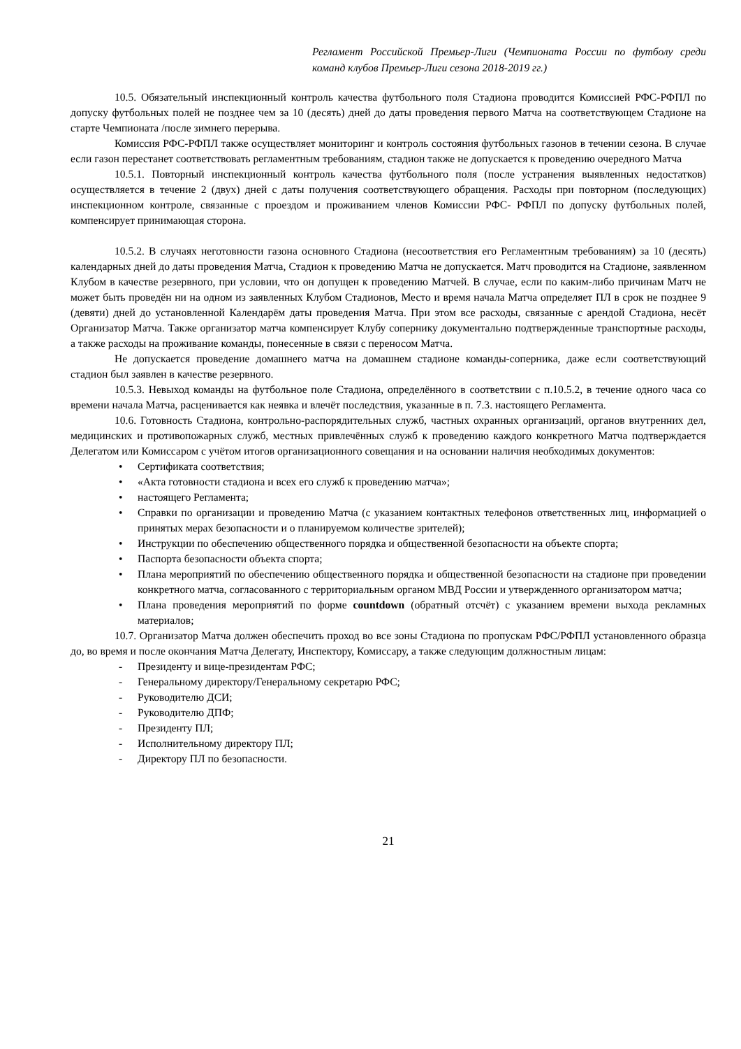Регламент Российской Премьер-Лиги (Чемпионата России по футболу среди команд клубов Премьер-Лиги сезона 2018-2019 гг.)
10.5. Обязательный инспекционный контроль качества футбольного поля Стадиона проводится Комиссией РФС-РФПЛ по допуску футбольных полей не позднее чем за 10 (десять) дней до даты проведения первого Матча на соответствующем Стадионе на старте Чемпионата /после зимнего перерыва.
Комиссия РФС-РФПЛ также осуществляет мониторинг и контроль состояния футбольных газонов в течении сезона. В случае если газон перестанет соответствовать регламентным требованиям, стадион также не допускается к проведению очередного Матча
10.5.1. Повторный инспекционный контроль качества футбольного поля (после устранения выявленных недостатков) осуществляется в течение 2 (двух) дней с даты получения соответствующего обращения. Расходы при повторном (последующих) инспекционном контроле, связанные с проездом и проживанием членов Комиссии РФС- РФПЛ по допуску футбольных полей, компенсирует принимающая сторона.
10.5.2. В случаях неготовности газона основного Стадиона (несоответствия его Регламентным требованиям) за 10 (десять) календарных дней до даты проведения Матча, Стадион к проведению Матча не допускается. Матч проводится на Стадионе, заявленном Клубом в качестве резервного, при условии, что он допущен к проведению Матчей. В случае, если по каким-либо причинам Матч не может быть проведён ни на одном из заявленных Клубом Стадионов, Место и время начала Матча определяет ПЛ в срок не позднее 9 (девяти) дней до установленной Календарём даты проведения Матча. При этом все расходы, связанные с арендой Стадиона, несёт Организатор Матча. Также организатор матча компенсирует Клубу сопернику документально подтвержденные транспортные расходы, а также расходы на проживание команды, понесенные в связи с переносом Матча.
Не допускается проведение домашнего матча на домашнем стадионе команды-соперника, даже если соответствующий стадион был заявлен в качестве резервного.
10.5.3. Невыход команды на футбольное поле Стадиона, определённого в соответствии с п.10.5.2, в течение одного часа со времени начала Матча, расценивается как неявка и влечёт последствия, указанные в п. 7.3. настоящего Регламента.
10.6. Готовность Стадиона, контрольно-распорядительных служб, частных охранных организаций, органов внутренних дел, медицинских и противопожарных служб, местных привлечённых служб к проведению каждого конкретного Матча подтверждается Делегатом или Комиссаром с учётом итогов организационного совещания и на основании наличия необходимых документов:
• Сертификата соответствия;
• «Акта готовности стадиона и всех его служб к проведению матча»;
• настоящего Регламента;
• Справки по организации и проведению Матча (с указанием контактных телефонов ответственных лиц, информацией о принятых мерах безопасности и о планируемом количестве зрителей);
• Инструкции по обеспечению общественного порядка и общественной безопасности на объекте спорта;
• Паспорта безопасности объекта спорта;
• Плана мероприятий по обеспечению общественного порядка и общественной безопасности на стадионе при проведении конкретного матча, согласованного с территориальным органом МВД России и утвержденного организатором матча;
• Плана проведения мероприятий по форме countdown (обратный отсчёт) с указанием времени выхода рекламных материалов;
10.7. Организатор Матча должен обеспечить проход во все зоны Стадиона по пропускам РФС/РФПЛ установленного образца до, во время и после окончания Матча Делегату, Инспектору, Комиссару, а также следующим должностным лицам:
- Президенту и вице-президентам РФС;
- Генеральному директору/Генеральному секретарю РФС;
- Руководителю ДСИ;
- Руководителю ДПФ;
- Президенту ПЛ;
- Исполнительному директору ПЛ;
- Директору ПЛ по безопасности.
21